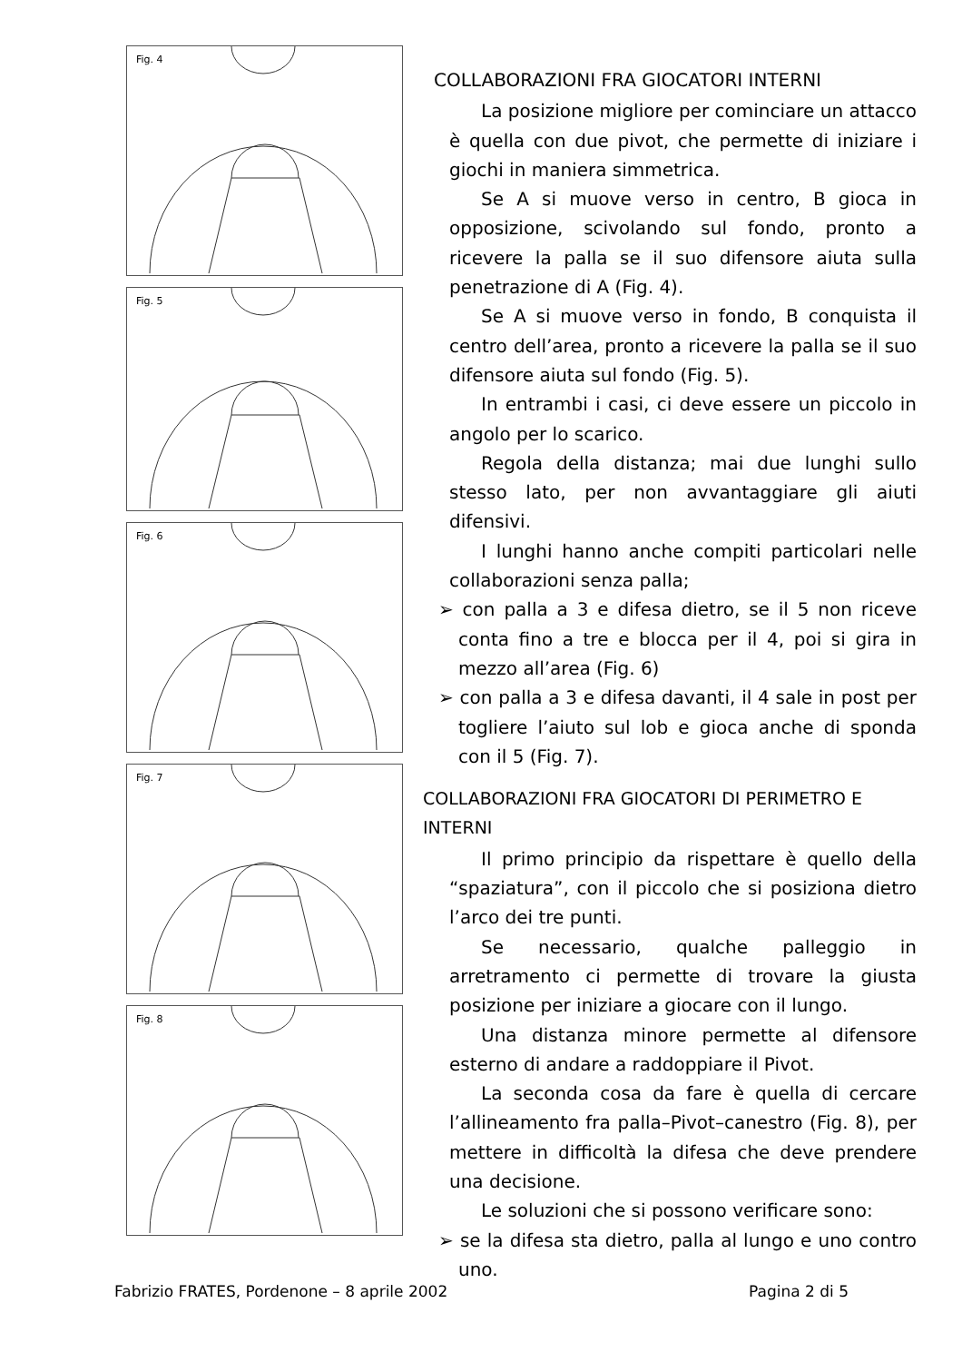Fig. 4
Fig. 5
Fig. 6
Fig. 7
Fig. 8
COLLABORAZIONI FRA GIOCATORI INTERNI
La posizione migliore per cominciare un attacco è quella con due pivot, che permette di iniziare i giochi in maniera simmetrica.
Se A si muove verso in centro, B gioca in opposizione, scivolando sul fondo, pronto a ricevere la palla se il suo difensore aiuta sulla penetrazione di A (Fig. 4).
Se A si muove verso in fondo, B conquista il centro dell’area, pronto a ricevere la palla se il suo difensore aiuta sul fondo (Fig. 5).
In entrambi i casi, ci deve essere un piccolo in angolo per lo scarico.
Regola della distanza; mai due lunghi sullo stesso lato, per non avvantaggiare gli aiuti difensivi.
I lunghi hanno anche compiti particolari nelle collaborazioni senza palla;
➢ con palla a 3 e difesa dietro, se il 5 non riceve conta fino a tre e blocca per il 4, poi si gira in mezzo all’area (Fig. 6)
➢ con palla a 3 e difesa davanti, il 4 sale in post per togliere l’aiuto sul lob e gioca anche di sponda con il 5 (Fig. 7).
COLLABORAZIONI FRA GIOCATORI DI PERIMETRO E INTERNI
Il primo principio da rispettare è quello della “spaziatura”, con il piccolo che si posiziona dietro l’arco dei tre punti.
Se necessario, qualche palleggio in arretramento ci permette di trovare la giusta posizione per iniziare a giocare con il lungo.
Una distanza minore permette al difensore esterno di andare a raddoppiare il Pivot.
La seconda cosa da fare è quella di cercare l’allineamento fra palla–Pivot–canestro (Fig. 8), per mettere in difficoltà la difesa che deve prendere una decisione.
Le soluzioni che si possono verificare sono:
➢ se la difesa sta dietro, palla al lungo e uno contro uno.
Fabrizio FRATES, Pordenone – 8 aprile 2002 Pagina 2 di 5